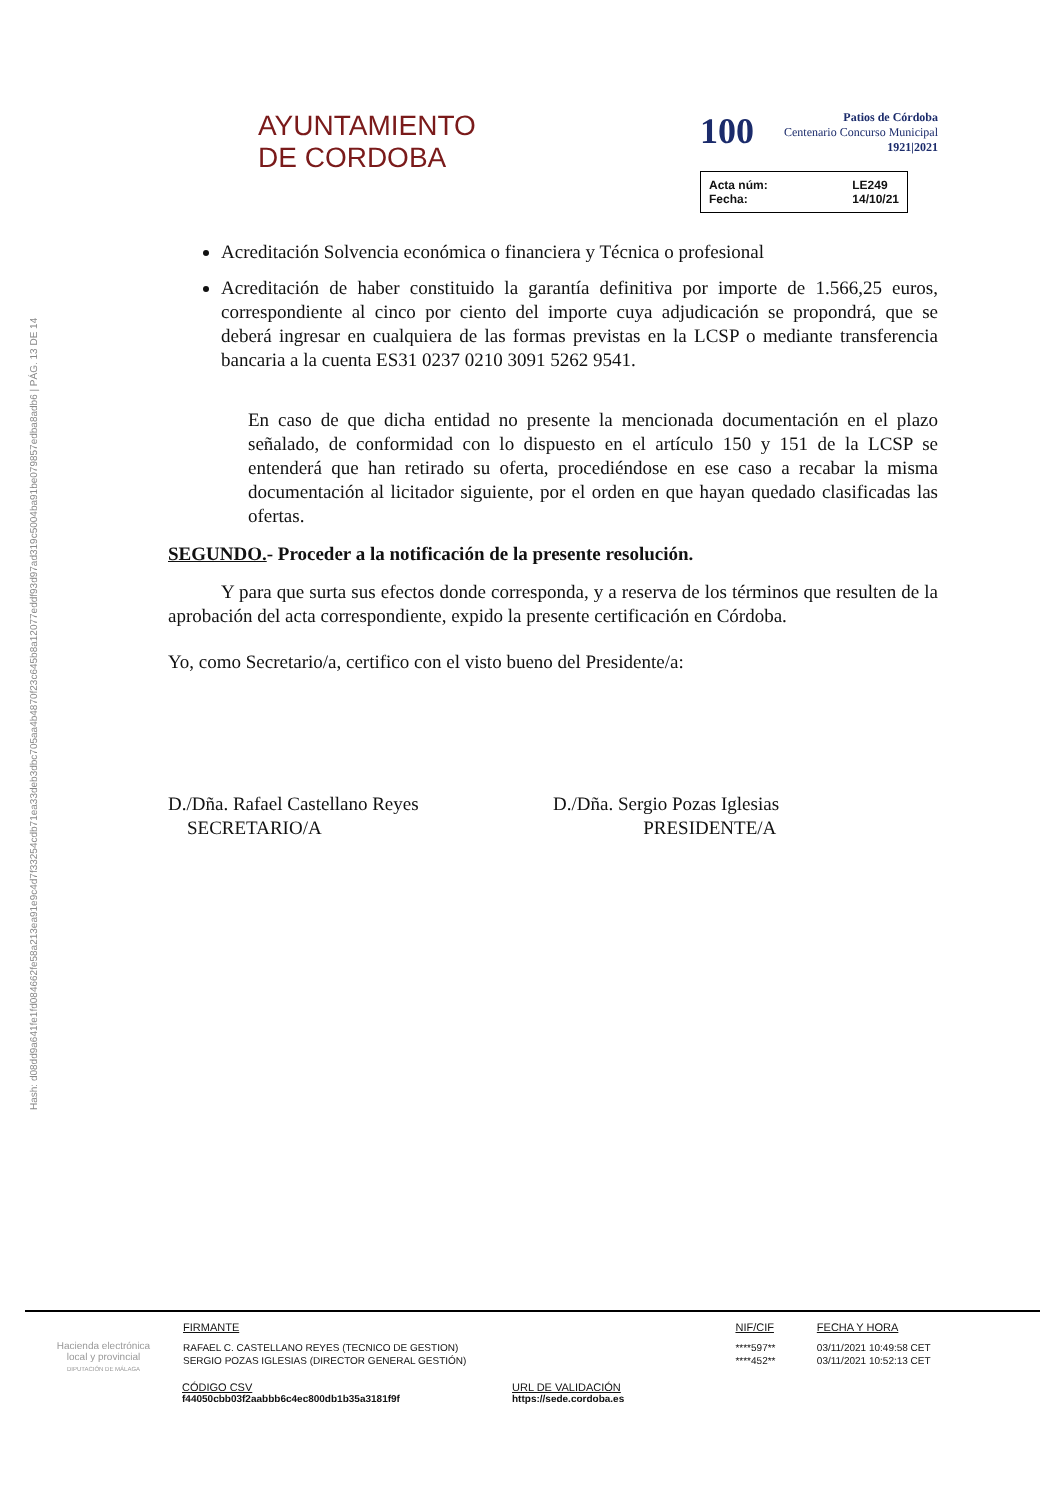Hash: d08dd9a641fe1fd084662fe58a213ea91e9c4d7f33254cdb71ea33deb3dbc705aa4b4870f23c645b8a12077eddf93d97ad319c5004ba91be079857edba8adb6 | PÁG. 13 DE 14
AYUNTAMIENTO
DE CORDOBA
100 Patios de Córdoba
Centenario Concurso Municipal
1921|2021
Acta núm: LE249 Fecha: 14/10/21
Acreditación Solvencia económica o financiera y Técnica o profesional
Acreditación de haber constituido la garantía definitiva por importe de 1.566,25 euros, correspondiente al cinco por ciento del importe cuya adjudicación se propondrá, que se deberá ingresar en cualquiera de las formas previstas en la LCSP o mediante transferencia bancaria a la cuenta ES31 0237 0210 3091 5262 9541.
En caso de que dicha entidad no presente la mencionada documentación en el plazo señalado, de conformidad con lo dispuesto en el artículo 150 y 151 de la LCSP se entenderá que han retirado su oferta, procediéndose en ese caso a recabar la misma documentación al licitador siguiente, por el orden en que hayan quedado clasificadas las ofertas.
SEGUNDO.- Proceder a la notificación de la presente resolución.
Y para que surta sus efectos donde corresponda, y a reserva de los términos que resulten de la aprobación del acta correspondiente, expido la presente certificación en Córdoba.
Yo, como Secretario/a, certifico con el visto bueno del Presidente/a:
D./Dña. Rafael Castellano Reyes
SECRETARIO/A
D./Dña. Sergio Pozas Iglesias
PRESIDENTE/A
Hacienda electrónica
local y provincial
DIPUTACIÓN DE MÁLAGA
| FIRMANTE | NIF/CIF | FECHA Y HORA |
| --- | --- | --- |
| RAFAEL C. CASTELLANO REYES (TECNICO DE GESTION) | ****597** | 03/11/2021 10:49:58 CET |
| SERGIO POZAS IGLESIAS (DIRECTOR GENERAL GESTIÓN) | ****452** | 03/11/2021 10:52:13 CET |
CÓDIGO CSV
f44050cbb03f2aabbb6c4ec800db1b35a3181f9f
URL DE VALIDACIÓN
https://sede.cordoba.es